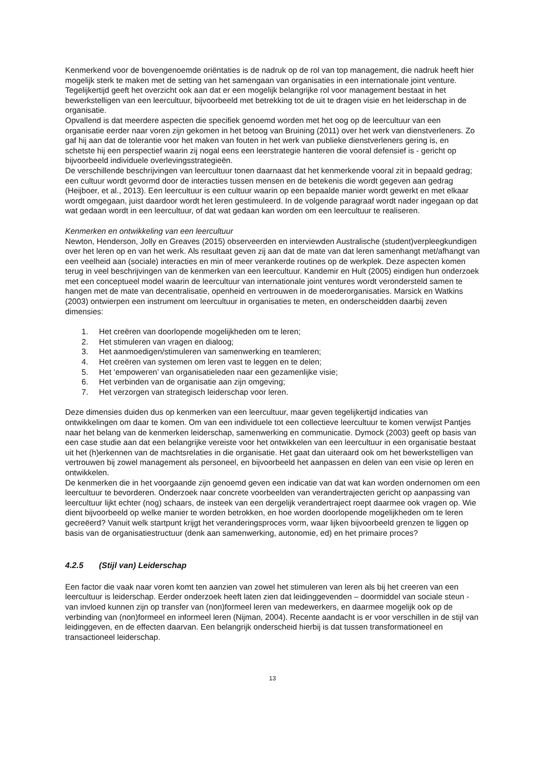Kenmerkend voor de bovengenoemde oriëntaties is de nadruk op de rol van top management, die nadruk heeft hier mogelijk sterk te maken met de setting van het samengaan van organisaties in een internationale joint venture. Tegelijkertijd geeft het overzicht ook aan dat er een mogelijk belangrijke rol voor management bestaat in het bewerkstelligen van een leercultuur, bijvoorbeeld met betrekking tot de uit te dragen visie en het leiderschap in de organisatie.
Opvallend is dat meerdere aspecten die specifiek genoemd worden met het oog op de leercultuur van een organisatie eerder naar voren zijn gekomen in het betoog van Bruining (2011) over het werk van dienstverleners. Zo gaf hij aan dat de tolerantie voor het maken van fouten in het werk van publieke dienstverleners gering is, en schetste hij een perspectief waarin zij nogal eens een leerstrategie hanteren die vooral defensief is - gericht op bijvoorbeeld individuele overlevingsstrategieën.
De verschillende beschrijvingen van leercultuur tonen daarnaast dat het kenmerkende vooral zit in bepaald gedrag; een cultuur wordt gevormd door de interacties tussen mensen en de betekenis die wordt gegeven aan gedrag (Heijboer, et al., 2013). Een leercultuur is een cultuur waarin op een bepaalde manier wordt gewerkt en met elkaar wordt omgegaan, juist daardoor wordt het leren gestimuleerd. In de volgende paragraaf wordt nader ingegaan op dat wat gedaan wordt in een leercultuur, of dat wat gedaan kan worden om een leercultuur te realiseren.
Kenmerken en ontwikkeling van een leercultuur
Newton, Henderson, Jolly en Greaves (2015) observeerden en interviewden Australische (student)verpleegkundigen over het leren op en van het werk. Als resultaat geven zij aan dat de mate van dat leren samenhangt met/afhangt van een veelheid aan (sociale) interacties en min of meer verankerde routines op de werkplek. Deze aspecten komen terug in veel beschrijvingen van de kenmerken van een leercultuur. Kandemir en Hult (2005) eindigen hun onderzoek met een conceptueel model waarin de leercultuur van internationale joint ventures wordt verondersteld samen te hangen met de mate van decentralisatie, openheid en vertrouwen in de moederorganisaties. Marsick en Watkins (2003) ontwierpen een instrument om leercultuur in organisaties te meten, en onderscheidden daarbij zeven dimensies:
1. Het creëren van doorlopende mogelijkheden om te leren;
2. Het stimuleren van vragen en dialoog;
3. Het aanmoedigen/stimuleren van samenwerking en teamleren;
4. Het creëren van systemen om leren vast te leggen en te delen;
5. Het ‘empoweren’ van organisatieleden naar een gezamenlijke visie;
6. Het verbinden van de organisatie aan zijn omgeving;
7. Het verzorgen van strategisch leiderschap voor leren.
Deze dimensies duiden dus op kenmerken van een leercultuur, maar geven tegelijkertijd indicaties van ontwikkelingen om daar te komen. Om van een individuele tot een collectieve leercultuur te komen verwijst Pantjes naar het belang van de kenmerken leiderschap, samenwerking en communicatie. Dymock (2003) geeft op basis van een case studie aan dat een belangrijke vereiste voor het ontwikkelen van een leercultuur in een organisatie bestaat uit het (h)erkennen van de machtsrelaties in die organisatie. Het gaat dan uiteraard ook om het bewerkstelligen van vertrouwen bij zowel management als personeel, en bijvoorbeeld het aanpassen en delen van een visie op leren en ontwikkelen.
De kenmerken die in het voorgaande zijn genoemd geven een indicatie van dat wat kan worden ondernomen om een leercultuur te bevorderen. Onderzoek naar concrete voorbeelden van verandertrajecten gericht op aanpassing van leercultuur lijkt echter (nog) schaars, de insteek van een dergelijk verandertraject roept daarmee ook vragen op. Wie dient bijvoorbeeld op welke manier te worden betrokken, en hoe worden doorlopende mogelijkheden om te leren gecreëerd? Vanuit welk startpunt krijgt het veranderingsproces vorm, waar lijken bijvoorbeeld grenzen te liggen op basis van de organisatiestructuur (denk aan samenwerking, autonomie, ed) en het primaire proces?
4.2.5 (Stijl van) Leiderschap
Een factor die vaak naar voren komt ten aanzien van zowel het stimuleren van leren als bij het creeren van een leercultuur is leiderschap. Eerder onderzoek heeft laten zien dat leidinggevenden – doormiddel van sociale steun - van invloed kunnen zijn op transfer van (non)formeel leren van medewerkers, en daarmee mogelijk ook op de verbinding van (non)formeel en informeel leren (Nijman, 2004). Recente aandacht is er voor verschillen in de stijl van leidinggeven, en de effecten daarvan. Een belangrijk onderscheid hierbij is dat tussen transformationeel en transactioneel leiderschap.
13